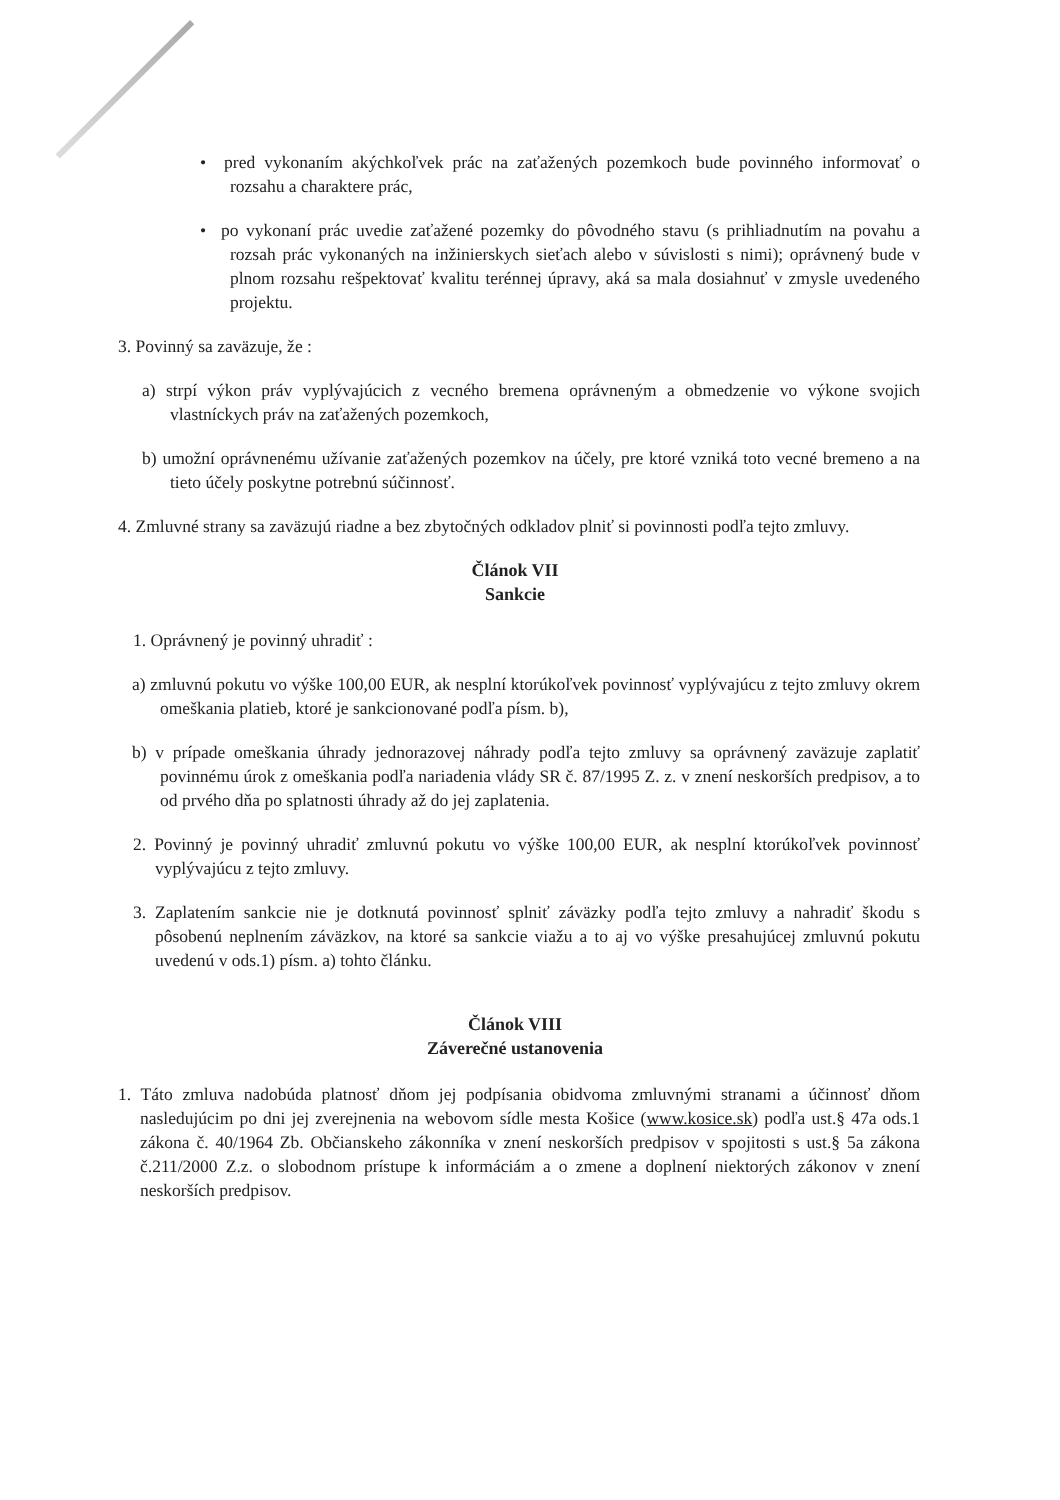• pred vykonaním akýchkoľvek prác na zaťažených pozemkoch bude povinného informovať o rozsahu a charaktere prác,
• po vykonaní prác uvedie zaťažené pozemky do pôvodného stavu (s prihliadnutím na povahu a rozsah prác vykonaných na inžinierskych sieťach alebo v súvislosti s nimi); oprávnený bude v plnom rozsahu rešpektovať kvalitu terénnej úpravy, aká sa mala dosiahnuť v zmysle uvedeného projektu.
3. Povinný sa zaväzuje, že :
a) strpí výkon práv vyplývajúcich z vecného bremena oprávneným a obmedzenie vo výkone svojich vlastníckych práv na zaťažených pozemkoch,
b) umožní oprávnenému užívanie zaťažených pozemkov na účely, pre ktoré vzniká toto vecné bremeno a na tieto účely poskytne potrebnú súčinnosť.
4. Zmluvné strany sa zaväzujú riadne a bez zbytočných odkladov plniť si povinnosti podľa tejto zmluvy.
Článok VII
Sankcie
1. Oprávnený je povinný uhradiť :
a) zmluvnú pokutu vo výške 100,00 EUR, ak nesplní ktorúkoľvek povinnosť vyplývajúcu z tejto zmluvy okrem omeškania platieb, ktoré je sankcionované podľa písm. b),
b) v prípade omeškania úhrady jednorazovej náhrady podľa tejto zmluvy sa oprávnený zaväzuje zaplatiť povinnému úrok z omeškania podľa nariadenia vlády SR č. 87/1995 Z. z. v znení neskorších predpisov, a to od prvého dňa po splatnosti úhrady až do jej zaplatenia.
2. Povinný je povinný uhradiť zmluvnú pokutu vo výške 100,00 EUR, ak nesplní ktorúkoľvek povinnosť vyplývajúcu z tejto zmluvy.
3. Zaplatením sankcie nie je dotknutá povinnosť splniť záväzky podľa tejto zmluvy a nahradiť škodu s pôsobenú neplnením záväzkov, na ktoré sa sankcie viažu a to aj vo výške presahujúcej zmluvnú pokutu uvedenú v ods.1) písm. a) tohto článku.
Článok VIII
Záverečné ustanovenia
1. Táto zmluva nadobúda platnosť dňom jej podpísania obidvoma zmluvnými stranami a účinnosť dňom nasledujúcim po dni jej zverejnenia na webovom sídle mesta Košice (www.kosice.sk) podľa ust.§ 47a ods.1 zákona č. 40/1964 Zb. Občianskeho zákonníka v znení neskorších predpisov v spojitosti s ust.§ 5a zákona č.211/2000 Z.z. o slobodnom prístupe k informáciám a o zmene a doplnení niektorých zákonov v znení neskorších predpisov.